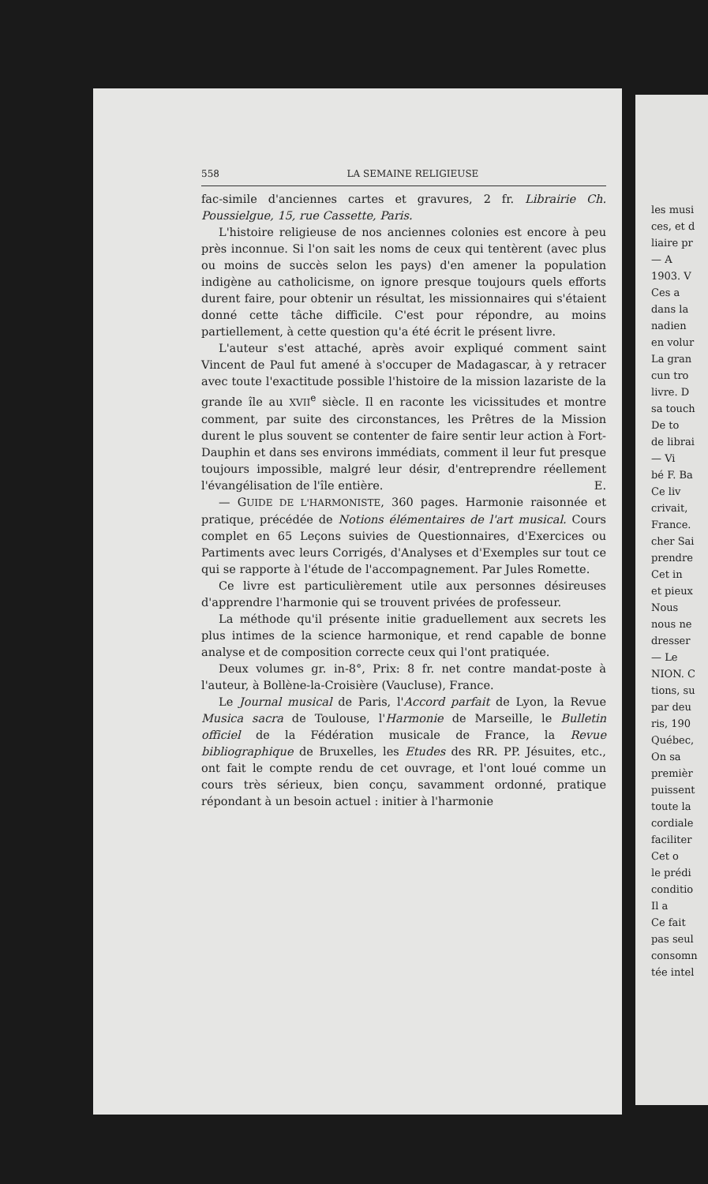558 LA SEMAINE RELIGIEUSE
fac-simile d'anciennes cartes et gravures, 2 fr. Librairie Ch. Poussielgue, 15, rue Cassette, Paris.
L'histoire religieuse de nos anciennes colonies est encore à peu près inconnue. Si l'on sait les noms de ceux qui tentèrent (avec plus ou moins de succès selon les pays) d'en amener la population indigène au catholicisme, on ignore presque toujours quels efforts durent faire, pour obtenir un résultat, les missionnaires qui s'étaient donné cette tâche difficile. C'est pour répondre, au moins partiellement, à cette question qu'a été écrit le présent livre.
L'auteur s'est attaché, après avoir expliqué comment saint Vincent de Paul fut amené à s'occuper de Madagascar, à y retracer avec toute l'exactitude possible l'histoire de la mission lazariste de la grande île au XVII<sup>e</sup> siècle. Il en raconte les vicissitudes et montre comment, par suite des circonstances, les Prêtres de la Mission durent le plus souvent se contenter de faire sentir leur action à Fort-Dauphin et dans ses environs immédiats, comment il leur fut presque toujours impossible, malgré leur désir, d'entreprendre réellement l'évangélisation de l'île entière. E.
— GUIDE DE L'HARMONISTE, 360 pages. Harmonie raisonnée et pratique, précédée de Notions élémentaires de l'art musical. Cours complet en 65 Leçons suivies de Questionnaires, d'Exercices ou Partiments avec leurs Corrigés, d'Analyses et d'Exemples sur tout ce qui se rapporte à l'étude de l'accompagnement. Par Jules Romette.
Ce livre est particulièrement utile aux personnes désireuses d'apprendre l'harmonie qui se trouvent privées de professeur.
La méthode qu'il présente initie graduellement aux secrets les plus intimes de la science harmonique, et rend capable de bonne analyse et de composition correcte ceux qui l'ont pratiquée.
Deux volumes gr. in-8°, Prix: 8 fr. net contre mandat-poste à l'auteur, à Bollène-la-Croisière (Vaucluse), France.
Le Journal musical de Paris, l'Accord parfait de Lyon, la Revue Musica sacra de Toulouse, l'Harmonie de Marseille, le Bulletin officiel de la Fédération musicale de France, la Revue bibliographique de Bruxelles, les Etudes des RR. PP. Jésuites, etc., ont fait le compte rendu de cet ouvrage, et l'ont loué comme un cours très sérieux, bien conçu, savamment ordonné, pratique répondant à un besoin actuel : initier à l'harmonie
les musi
ces, et d
liaire pr
— A
1903. V
Ces a
dans la
nadien
en volur
La gran
cun tro
livre. D
sa touch
De to
de librai
— Vi
bé F. Ba
Ce liv
crivait,
France.
cher Sai
prendre
Cet in
et pieux
Nous
nous ne
dresser
— Le
NION. C
tions, su
par deu
ris, 190
Québec,
On sa
premièr
puissent
toute la
cordiale
faciliter
Cet o
le prédi
conditio
Il a
Ce fait
pas seul
consomn
tée intel